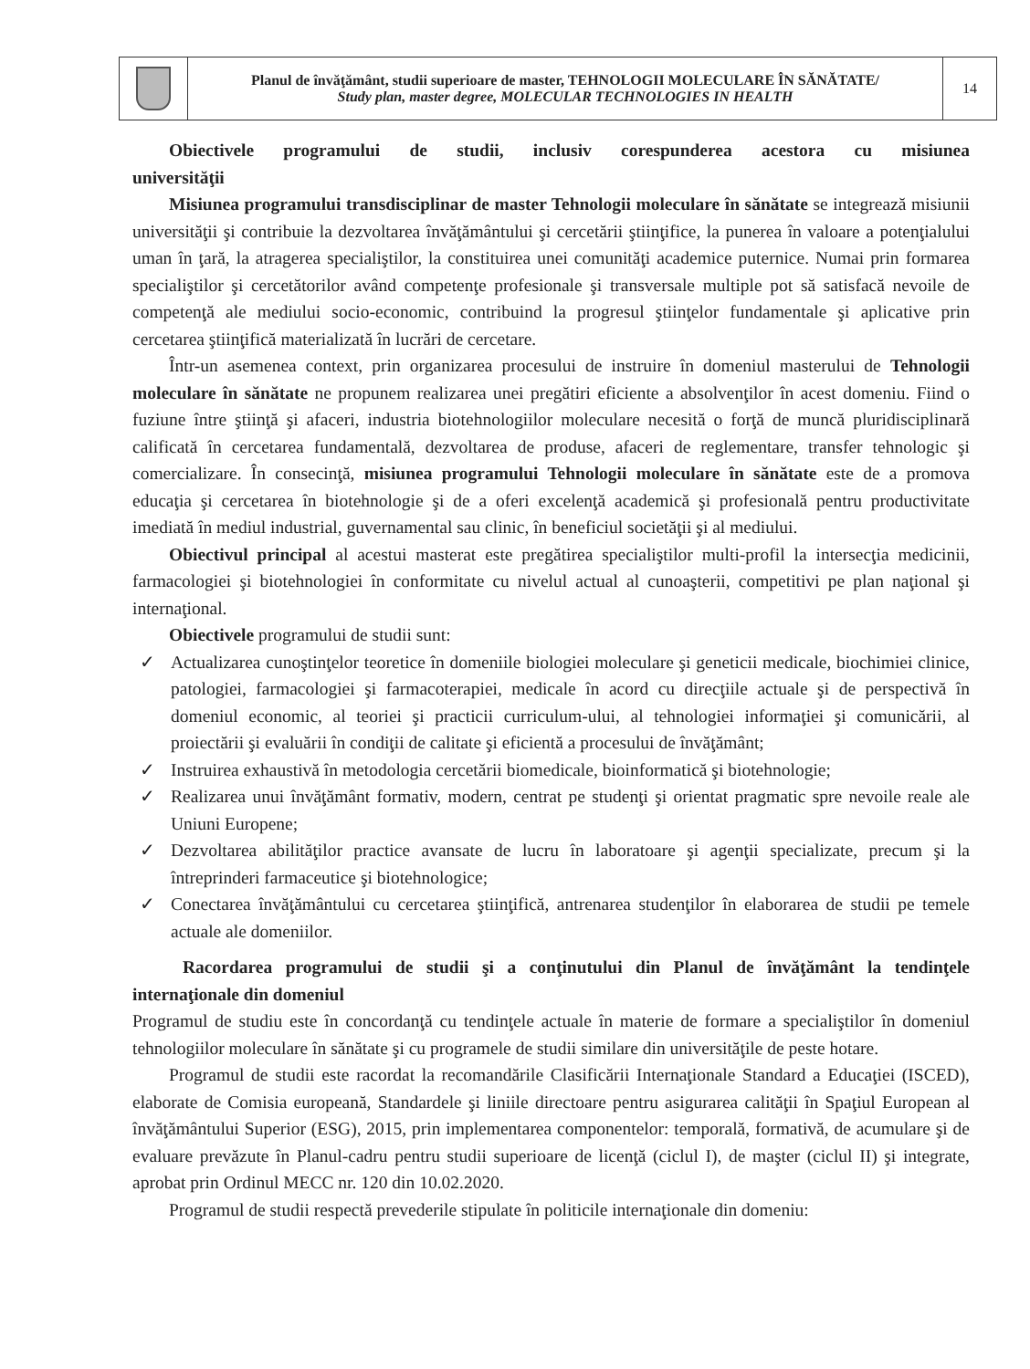| | Planul de învăţământ, studii superioare de master, TEHNOLOGII MOLECULARE ÎN SĂNĂTATE/ Study plan, master degree, MOLECULAR TECHNOLOGIES IN HEALTH | 14 |
Obiectivele programului de studii, inclusiv corespunderea acestora cu misiunea universităţii
Misiunea programului transdisciplinar de master Tehnologii moleculare în sănătate se integrează misiunii universităţii şi contribuie la dezvoltarea învăţământului şi cercetării ştiinţifice, la punerea în valoare a potenţialului uman în ţară, la atragerea specialiştilor, la constituirea unei comunităţi academice puternice. Numai prin formarea specialiştilor şi cercetătorilor având competenţe profesionale şi transversale multiple pot să satisfacă nevoile de competenţă ale mediului socio-economic, contribuind la progresul ştiinţelor fundamentale şi aplicative prin cercetarea ştiinţifică materializată în lucrări de cercetare.
Într-un asemenea context, prin organizarea procesului de instruire în domeniul masterului de Tehnologii moleculare în sănătate ne propunem realizarea unei pregătiri eficiente a absolvenţilor în acest domeniu. Fiind o fuziune între ştiinţă şi afaceri, industria biotehnologiilor moleculare necesită o forţă de muncă pluridisciplinară calificată în cercetarea fundamentală, dezvoltarea de produse, afaceri de reglementare, transfer tehnologic şi comercializare. În consecinţă, misiunea programului Tehnologii moleculare în sănătate este de a promova educaţia şi cercetarea în biotehnologie şi de a oferi excelenţă academică şi profesională pentru productivitate imediată în mediul industrial, guvernamental sau clinic, în beneficiul societăţii şi al mediului.
Obiectivul principal al acestui masterat este pregătirea specialiştilor multi-profil la intersecţia medicinii, farmacologiei şi biotehnologiei în conformitate cu nivelul actual al cunoaşterii, competitivi pe plan naţional şi internaţional.
Obiectivele programului de studii sunt:
✓ Actualizarea cunoştinţelor teoretice în domeniile biologiei moleculare şi geneticii medicale, biochimiei clinice, patologiei, farmacologiei şi farmacoterapiei, medicale în acord cu direcţiile actuale şi de perspectivă în domeniul economic, al teoriei şi practicii curriculum-ului, al tehnologiei informaţiei şi comunicării, al proiectării şi evaluării în condiţii de calitate şi eficientă a procesului de învăţământ;
✓ Instruirea exhaustivă în metodologia cercetării biomedicale, bioinformatică şi biotehnologie;
✓ Realizarea unui învăţământ formativ, modern, centrat pe studenţi şi orientat pragmatic spre nevoile reale ale Uniuni Europene;
✓ Dezvoltarea abilităţilor practice avansate de lucru în laboratoare şi agenţii specializate, precum şi la întreprinderi farmaceutice şi biotehnologice;
✓ Conectarea învăţământului cu cercetarea ştiinţifică, antrenarea studenţilor în elaborarea de studii pe temele actuale ale domeniilor.
Racordarea programului de studii şi a conţinutului din Planul de învăţământ la tendinţele internaţionale din domeniul
Programul de studiu este în concordanţă cu tendinţele actuale în materie de formare a specialiştilor în domeniul tehnologiilor moleculare în sănătate şi cu programele de studii similare din universităţile de peste hotare.
Programul de studii este racordat la recomandările Clasificării Internaţionale Standard a Educaţiei (ISCED), elaborate de Comisia europeană, Standardele şi liniile directoare pentru asigurarea calităţii în Spaţiul European al învăţământului Superior (ESG), 2015, prin implementarea componentelor: temporală, formativă, de acumulare şi de evaluare prevăzute în Planul-cadru pentru studii superioare de licenţă (ciclul I), de maşter (ciclul II) şi integrate, aprobat prin Ordinul MECC nr. 120 din 10.02.2020.
Programul de studii respectă prevederile stipulate în politicile internaţionale din domeniu: